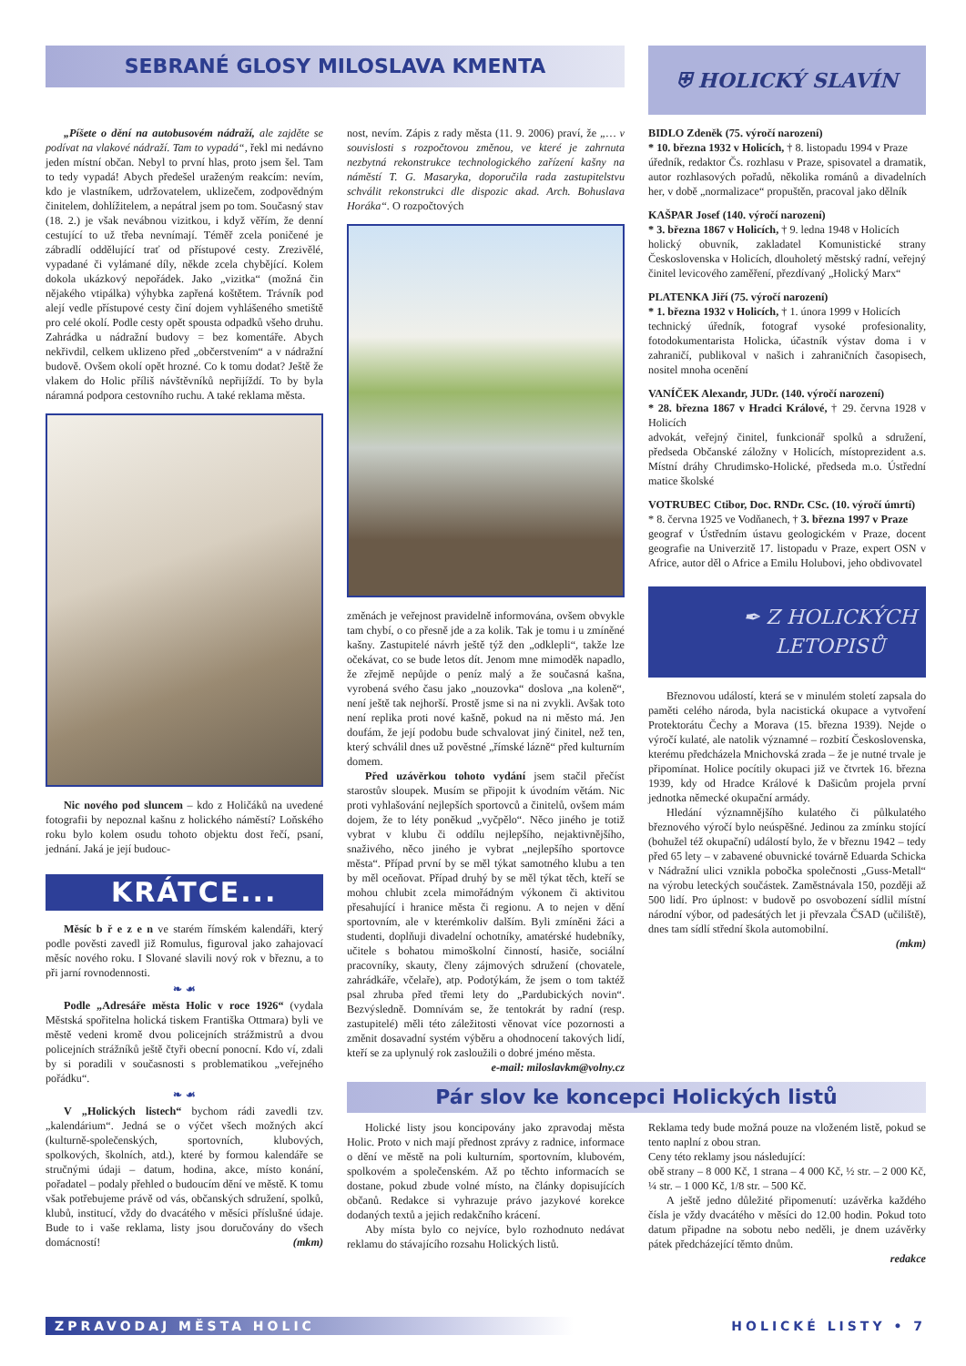SEBRANÉ GLOSY MILOSLAVA KMENTA
„Píšete o dění na autobusovém nádraží, ale zajděte se podívat na vlakové nádraží. Tam to vypadá“, řekl mi nedávno jeden místní občan. Nebyl to první hlas, proto jsem šel. Tam to tedy vypadá! Abych předešel uraženým reakcím: nevím, kdo je vlastníkem, udržovatelem, uklizečem, zodpovědným činitelem, dohlížitelem, a nepátral jsem po tom. Současný stav (18. 2.) je však nevábnou vizitkou, i když věřím, že denní cestující to už třeba nevnímají. Téměř zcela poničené je zábradlí oddělující trať od přístupové cesty. Zrezivělé, vypadané či vylámané díly, někde zcela chybějící. Kolem dokola ukázkový nepořádek. Jako „vizitka“ (možná čin nějakého vtipálka) výhybka zapřená koštětem. Trávník pod alejí vedle přístupové cesty činí dojem vyhlášeného smetiště pro celé okolí. Podle cesty opět spousta odpadků všeho druhu. Zahrádka u nádražní budovy = bez komentáře. Abych nekřivdil, celkem uklizeno před „občerstvením“ a v nádražní budově. Ovšem okolí opět hrozné. Co k tomu dodat? Ještě že vlakem do Holic příliš návštěvníků nepřijíždí. To by byla náramná podpora cestovního ruchu. A také reklama města.
Nic nového pod sluncem – kdo z Holičáků na uvedené fotografii by nepoznal kašnu z holického náměstí? Loňského roku bylo kolem osudu tohoto objektu dost řečí, psaní, jednání. Jaká je její budouc-
KRÁTCE...
Měsíc b ř e z e n ve starém římském kalendáři, který podle pověsti zavedl již Romulus, figuroval jako zahajovací měsíc nového roku. I Slované slavili nový rok v březnu, a to při jarní rovnodennosti.
❧ ☙
Podle „Adresáře města Holic v roce 1926“ (vydala Městská spořitelna holická tiskem Františka Ottmara) byli ve městě vedeni kromě dvou policejních strážmistrů a dvou policejních strážníků ještě čtyři obecní ponocní. Kdo ví, zdali by si poradili v současnosti s problematikou „veřejného pořádku“.
❧ ☙
V „Holických listech“ bychom rádi zavedli tzv. „kalendárium“. Jedná se o výčet všech možných akcí (kulturně-společenských, sportovních, klubových, spolkových, školních, atd.), které by formou kalendáře se stručnými údaji – datum, hodina, akce, místo konání, pořadatel – podaly přehled o budoucím dění ve městě. K tomu však potřebujeme právě od vás, občanských sdružení, spolků, klubů, institucí, vždy do dvacátého v měsíci příslušné údaje. Bude to i vaše reklama, listy jsou doručovány do všech domácností! (mkm)
nost, nevím. Zápis z rady města (11. 9. 2006) praví, že „… v souvislosti s rozpočtovou změnou, ve které je zahrnuta nezbytná rekonstrukce technologického zařízení kašny na náměstí T. G. Masaryka, doporučila rada zastupitelstvu schválit rekonstrukci dle dispozic akad. Arch. Bohuslava Horáka“. O rozpočtových
změnách je veřejnost pravidelně informována, ovšem obvykle tam chybí, o co přesně jde a za kolik. Tak je tomu i u zmíněné kašny. Zastupitelé návrh ještě týž den „odklepli“, takže lze očekávat, co se bude letos dít. Jenom mne mimoděk napadlo, že zřejmě nepůjde o peníz malý a že současná kašna, vyrobená svého času jako „nouzovka“ doslova „na koleně“, není ještě tak nejhorší. Prostě jsme si na ni zvykli. Avšak toto není replika proti nové kašně, pokud na ni město má. Jen doufám, že její podobu bude schvalovat jiný činitel, než ten, který schválil dnes už pověstné „římské lázně“ před kulturním domem.
Před uzávěrkou tohoto vydání jsem stačil přečíst starostův sloupek. Musím se připojit k úvodním větám. Nic proti vyhlašování nejlepších sportovců a činitelů, ovšem mám dojem, že to léty poněkud „vyčpělo“. Něco jiného je totiž vybrat v klubu či oddílu nejlepšího, nejaktivnějšího, snaživého, něco jiného je vybrat „nejlepšího sportovce města“. Případ první by se měl týkat samotného klubu a ten by měl oceňovat. Případ druhý by se měl týkat těch, kteří se mohou chlubit zcela mimořádným výkonem či aktivitou přesahující i hranice města či regionu. A to nejen v dění sportovním, ale v kterémkoliv dalším. Byli zmíněni žáci a studenti, doplňuji divadelní ochotníky, amatérské hudebníky, učitele s bohatou mimoškolní činností, hasiče, sociální pracovníky, skauty, členy zájmových sdružení (chovatele, zahrádkáře, včelaře), atp. Podotýkám, že jsem o tom taktéž psal zhruba před třemi lety do „Pardubických novin“. Bezvýsledně. Domnívám se, že tentokrát by radní (resp. zastupitelé) měli této záležitosti věnovat více pozornosti a změnit dosavadní systém výběru a ohodnocení takových lidí, kteří se za uplynulý rok zasloužili o dobré jméno města.
e-mail: miloslavkm@volny.cz
⛨ HOLICKÝ SLAVÍN
BIDLO Zdeněk (75. výročí narození)
* 10. března 1932 v Holicích, † 8. listopadu 1994 v Praze
úředník, redaktor Čs. rozhlasu v Praze, spisovatel a dramatik, autor rozhlasových pořadů, několika románů a divadelních her, v době „normalizace“ propuštěn, pracoval jako dělník
KAŠPAR Josef (140. výročí narození)
* 3. března 1867 v Holicích, † 9. ledna 1948 v Holicích
holický obuvník, zakladatel Komunistické strany Československa v Holicích, dlouholetý městský radní, veřejný činitel levicového zaměření, přezdívaný „Holický Marx“
PLATENKA Jiří (75. výročí narození)
* 1. března 1932 v Holicích, † 1. února 1999 v Holicích
technický úředník, fotograf vysoké profesionality, fotodokumentarista Holicka, účastník výstav doma i v zahraničí, publikoval v našich i zahraničních časopisech, nositel mnoha ocenění
VANÍČEK Alexandr, JUDr. (140. výročí narození)
* 28. března 1867 v Hradci Králové, † 29. června 1928 v Holicích
advokát, veřejný činitel, funkcionář spolků a sdružení, předseda Občanské záložny v Holicích, místopre­zident a.s. Místní dráhy Chrudimsko-Holické, předseda m.o. Ústřední matice školské
VOTRUBEC Ctibor, Doc. RNDr. CSc. (10. výročí úmrtí)
* 8. června 1925 ve Vodňanech, † 3. března 1997 v Praze
geograf v Ústředním ústavu geologickém v Praze, docent geografie na Univerzitě 17. listopadu v Praze, expert OSN v Africe, autor děl o Africe a Emilu Holubovi, jeho obdivovatel
✒ Z HOLICKÝCH
LETOPISŮ
Březnovou událostí, která se v minulém století zapsala do paměti celého národa, byla nacistická okupace a vytvoření Protektorátu Čechy a Morava (15. března 1939). Nejde o výročí kulaté, ale natolik významné – rozbití Československa, kterému předcházela Mnichovská zrada – že je nutné trvale je připomínat. Holice pocítily okupaci již ve čtvrtek 16. března 1939, kdy od Hradce Králové k Dašicům projela první jednotka německé okupační armády.
Hledání významnějšího kulatého či půlkulatého březnového výročí bylo neúspěšné. Jedinou za zmínku stojící (bohužel též okupační) událostí bylo, že v březnu 1942 – tedy před 65 lety – v zabavené obuvnické továrně Eduarda Schicka v Nádražní ulici vznikla pobočka společnosti „Guss-Metall“ na výrobu leteckých součástek. Zaměstnávala 150, později až 500 lidí. Pro úplnost: v budově po osvobození sídlil místní národní výbor, od padesátých let ji převzala ČSAD (učiliště), dnes tam sídlí střední škola automobilní.
(mkm)
Pár slov ke koncepci Holických listů
Holické listy jsou koncipovány jako zpravodaj města Holic. Proto v nich mají přednost zprávy z radnice, informace o dění ve městě na poli kulturním, sportovním, klubovém, spolkovém a společenském. Až po těchto informacích se dostane, pokud zbude volné místo, na články dopisujících občanů. Redakce si vyhrazuje právo jazykové korekce dodaných textů a jejich redakčního krácení.
Aby místa bylo co nejvíce, bylo rozhodnuto nedávat reklamu do stávajícího rozsahu Holických listů.
Reklama tedy bude možná pouze na vloženém listě, pokud se tento naplní z obou stran.
Ceny této reklamy jsou následující:
obě strany – 8 000 Kč, 1 strana – 4 000 Kč, ½ str. – 2 000 Kč, ¼ str. – 1 000 Kč, 1/8 str. – 500 Kč.
A ještě jedno důležité připomenutí: uzávěrka každého čísla je vždy dvacátého v měsíci do 12.00 hodin. Pokud toto datum připadne na sobotu nebo neděli, je dnem uzávěrky pátek předcházející těmto dnům.
redakce
ZPRAVODAJ MĚSTA HOLIC HOLICKÉ LISTY • 7